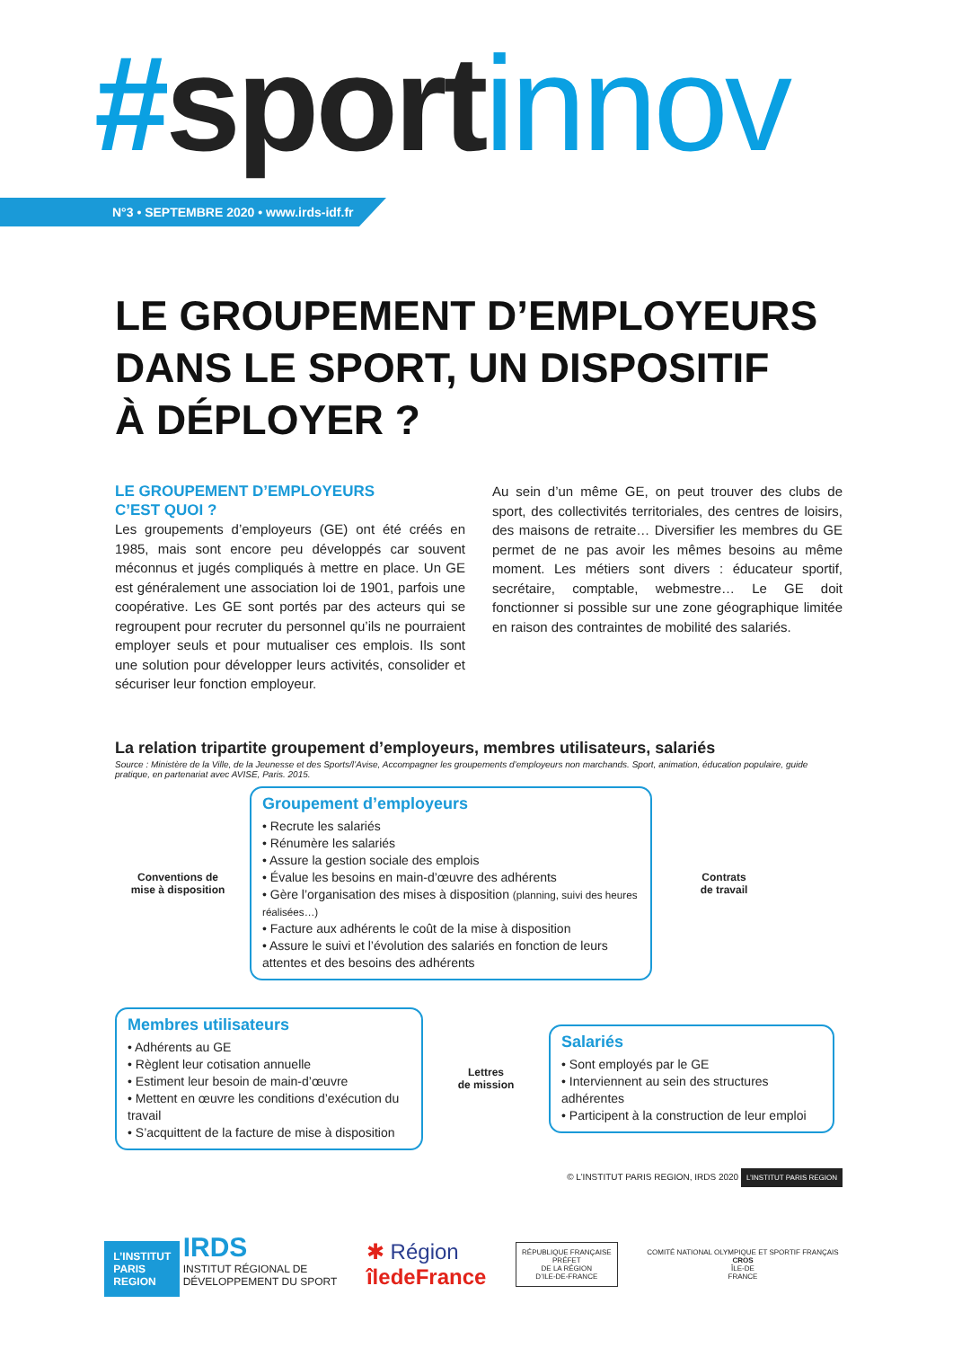#sport innov
N°3 • SEPTEMBRE 2020 • www.irds-idf.fr
LE GROUPEMENT D’EMPLOYEURS
DANS LE SPORT, UN DISPOSITIF
À DÉPLOYER ?
LE GROUPEMENT D’EMPLOYEURS
C’EST QUOI ?
Les groupements d’employeurs (GE) ont été créés en 1985, mais sont encore peu développés car souvent méconnus et jugés compliqués à mettre en place. Un GE est généralement une association loi de 1901, parfois une coopérative. Les GE sont portés par des acteurs qui se regroupent pour recruter du personnel qu’ils ne pourraient employer seuls et pour mutualiser ces emplois. Ils sont une solution pour développer leurs activités, consolider et sécuriser leur fonction employeur.
Au sein d’un même GE, on peut trouver des clubs de sport, des collectivités territoriales, des centres de loisirs, des maisons de retraite… Diversifier les membres du GE permet de ne pas avoir les mêmes besoins au même moment. Les métiers sont divers : éducateur sportif, secrétaire, comptable, webmestre… Le GE doit fonctionner si possible sur une zone géographique limitée en raison des contraintes de mobilité des salariés.
La relation tripartite groupement d’employeurs, membres utilisateurs, salariés
Source : Ministère de la Ville, de la Jeunesse et des Sports/l’Avise, Accompagner les groupements d’employeurs non marchands. Sport, animation, éducation populaire, guide pratique, en partenariat avec AVISE, Paris. 2015.
Conventions de
mise à disposition
Groupement d’employeurs
• Recrute les salariés
• Rénumère les salariés
• Assure la gestion sociale des emplois
• Évalue les besoins en main-d’œuvre des adhérents
• Gère l’organisation des mises à disposition (planning, suivi des heures réalisées…)
• Facture aux adhérents le coût de la mise à disposition
• Assure le suivi et l’évolution des salariés en fonction de leurs attentes et des besoins des adhérents
Contrats
de travail
Membres utilisateurs
• Adhérents au GE
• Règlent leur cotisation annuelle
• Estiment leur besoin de main-d’œuvre
• Mettent en œuvre les conditions d’exécution du travail
• S’acquittent de la facture de mise à disposition
Lettres
de mission
Salariés
• Sont employés par le GE
• Interviennent au sein des structures adhérentes
• Participent à la construction de leur emploi
© L’INSTITUT PARIS REGION, IRDS 2020 L’INSTITUT PARIS REGION
L’INSTITUT
PARIS
REGION IRDS
INSTITUT RÉGIONAL DE
DÉVELOPPEMENT DU SPORT
✱ Région
îledeFrance
RÉPUBLIQUE FRANÇAISE
PRÉFET
DE LA RÉGION
D’ILE-DE-FRANCE
COMITÉ NATIONAL OLYMPIQUE ET SPORTIF FRANÇAIS
CROS
ÎLE-DE
FRANCE